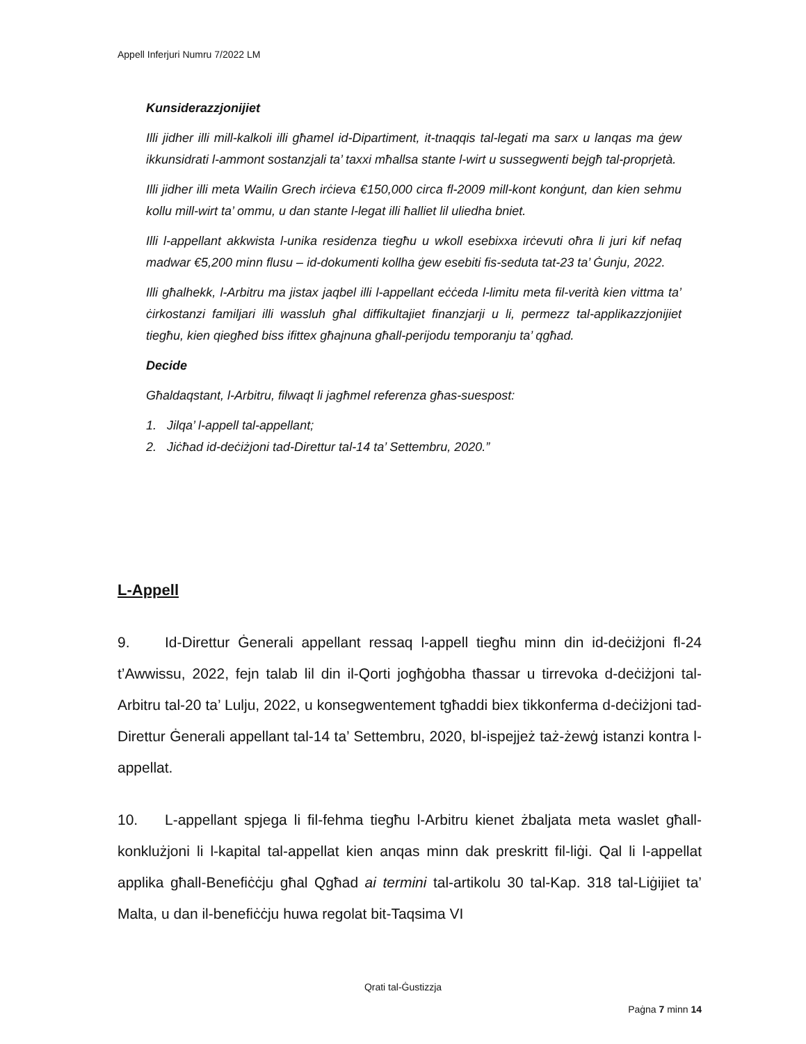Appell Inferjuri Numru 7/2022 LM
Kunsiderazzjonijiet
Illi jidher illi mill-kalkoli illi għamel id-Dipartiment, it-tnaqqis tal-legati ma sarx u lanqas ma ġew ikkunsidrati l-ammont sostanzjali ta’ taxxi mħallsa stante l-wirt u sussegwenti bejgħ tal-proprjetà.
Illi jidher illi meta Wailin Grech irċieva €150,000 circa fl-2009 mill-kont konġunt, dan kien sehmu kollu mill-wirt ta’ ommu, u dan stante l-legat illi ħalliet lil uliedha bniet.
Illi l-appellant akkwista l-unika residenza tiegħu u wkoll esebixxa irċevuti oħra li juri kif nefaq madwar €5,200 minn flusu – id-dokumenti kollha ġew esebiti fis-seduta tat-23 ta’ Ġunju, 2022.
Illi għalhekk, l-Arbitru ma jistax jaqbel illi l-appellant eċċeda l-limitu meta fil-verità kien vittma ta’ ċirkostanzi familjari illi wassluh għal diffikultajiet finanzjarji u li, permezz tal-applikazzjonijiet tiegħu, kien qiegħed biss ifittex għajnuna għall-perijodu temporanju ta’ qgħad.
Decide
Għaldaqstant, l-Arbitru, filwaqt li jagħmel referenza għas-suespost:
1. Jilqa’ l-appell tal-appellant;
2. Jiċħad id-deċiżjoni tad-Direttur tal-14 ta’ Settembru, 2020.”
L-Appell
9. Id-Direttur Ġenerali appellant ressaq l-appell tiegħu minn din id-deċiżjoni fl-24 t’Awwissu, 2022, fejn talab lil din il-Qorti jogħġobha tħassar u tirrevoka d-deċiżjoni tal-Arbitru tal-20 ta’ Lulju, 2022, u konsegwentement tgħaddi biex tikkonferma d-deċiżjoni tad-Direttur Ġenerali appellant tal-14 ta’ Settembru, 2020, bl-ispejjeż taż-żewġ istanzi kontra l-appellat.
10. L-appellant spjega li fil-fehma tiegħu l-Arbitru kienet żbaljata meta waslet għall-konklużjoni li l-kapital tal-appellat kien anqas minn dak preskritt fil-liġi. Qal li l-appellat applika għall-Benefiċċju għal Qgħad ai termini tal-artikolu 30 tal-Kap. 318 tal-Liġijiet ta’ Malta, u dan il-benefiċċju huwa regolat bit-Taqsima VI
Qrati tal-Ġustizzja
Paġna 7 minn 14